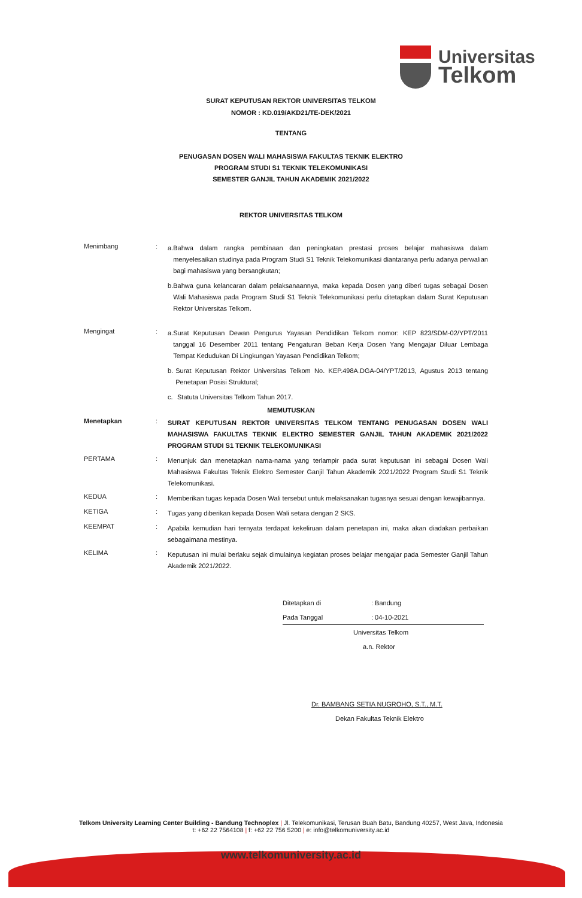Universitas
Telkom
SURAT KEPUTUSAN REKTOR UNIVERSITAS TELKOM
NOMOR : KD.019/AKD21/TE-DEK/2021
TENTANG
PENUGASAN DOSEN WALI MAHASISWA FAKULTAS TEKNIK ELEKTRO
PROGRAM STUDI S1 TEKNIK TELEKOMUNIKASI
SEMESTER GANJIL TAHUN AKADEMIK 2021/2022
REKTOR UNIVERSITAS TELKOM
Menimbang :
a. Bahwa dalam rangka pembinaan dan peningkatan prestasi proses belajar mahasiswa dalam menyelesaikan studinya pada Program Studi S1 Teknik Telekomunikasi diantaranya perlu adanya perwalian bagi mahasiswa yang bersangkutan;
b. Bahwa guna kelancaran dalam pelaksanaannya, maka kepada Dosen yang diberi tugas sebagai Dosen Wali Mahasiswa pada Program Studi S1 Teknik Telekomunikasi perlu ditetapkan dalam Surat Keputusan Rektor Universitas Telkom.
Mengingat :
a. Surat Keputusan Dewan Pengurus Yayasan Pendidikan Telkom nomor: KEP 823/SDM-02/YPT/2011 tanggal 16 Desember 2011 tentang Pengaturan Beban Kerja Dosen Yang Mengajar Diluar Lembaga Tempat Kedudukan Di Lingkungan Yayasan Pendidikan Telkom;
b. Surat Keputusan Rektor Universitas Telkom No. KEP.498A.DGA-04/YPT/2013, Agustus 2013 tentang Penetapan Posisi Struktural;
c. Statuta Universitas Telkom Tahun 2017.
MEMUTUSKAN
Menetapkan :
SURAT KEPUTUSAN REKTOR UNIVERSITAS TELKOM TENTANG PENUGASAN DOSEN WALI MAHASISWA FAKULTAS TEKNIK ELEKTRO SEMESTER GANJIL TAHUN AKADEMIK 2021/2022 PROGRAM STUDI S1 TEKNIK TELEKOMUNIKASI
PERTAMA :
Menunjuk dan menetapkan nama-nama yang terlampir pada surat keputusan ini sebagai Dosen Wali Mahasiswa Fakultas Teknik Elektro Semester Ganjil Tahun Akademik 2021/2022 Program Studi S1 Teknik Telekomunikasi.
KEDUA :
Memberikan tugas kepada Dosen Wali tersebut untuk melaksanakan tugasnya sesuai dengan kewajibannya.
KETIGA :
Tugas yang diberikan kepada Dosen Wali setara dengan 2 SKS.
KEEMPAT :
Apabila kemudian hari ternyata terdapat kekeliruan dalam penetapan ini, maka akan diadakan perbaikan sebagaimana mestinya.
KELIMA :
Keputusan ini mulai berlaku sejak dimulainya kegiatan proses belajar mengajar pada Semester Ganjil Tahun Akademik 2021/2022.
Ditetapkan di: Bandung
Pada Tanggal: 04-10-2021
Universitas Telkom
a.n. Rektor
Dr. BAMBANG SETIA NUGROHO, S.T., M.T.
Dekan Fakultas Teknik Elektro
Telkom University Learning Center Building - Bandung Technoplex | Jl. Telekomunikasi, Terusan Buah Batu, Bandung 40257, West Java, Indonesia
t: +62 22 7564108 | f: +62 22 756 5200 | e: info@telkomuniversity.ac.id
www.telkomuniversity.ac.id